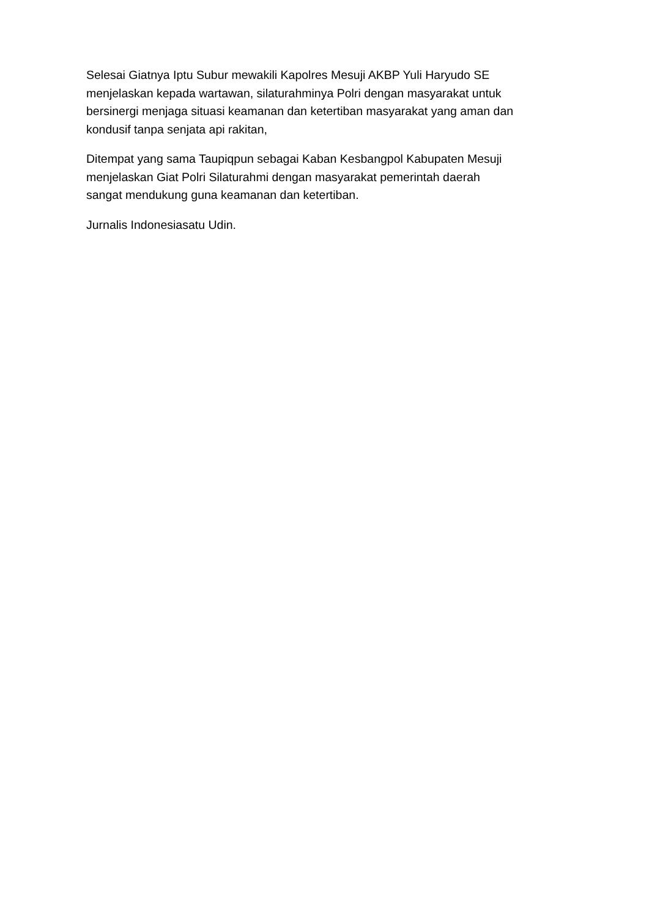Selesai Giatnya Iptu Subur mewakili Kapolres Mesuji AKBP Yuli Haryudo SE
menjelaskan kepada wartawan, silaturahminya Polri dengan masyarakat untuk
bersinergi menjaga situasi keamanan dan ketertiban masyarakat yang aman dan
kondusif tanpa senjata api rakitan,
Ditempat yang sama Taupiqpun sebagai Kaban Kesbangpol Kabupaten Mesuji
menjelaskan Giat Polri Silaturahmi dengan masyarakat pemerintah daerah
sangat mendukung guna keamanan dan ketertiban.
Jurnalis Indonesiasatu Udin.